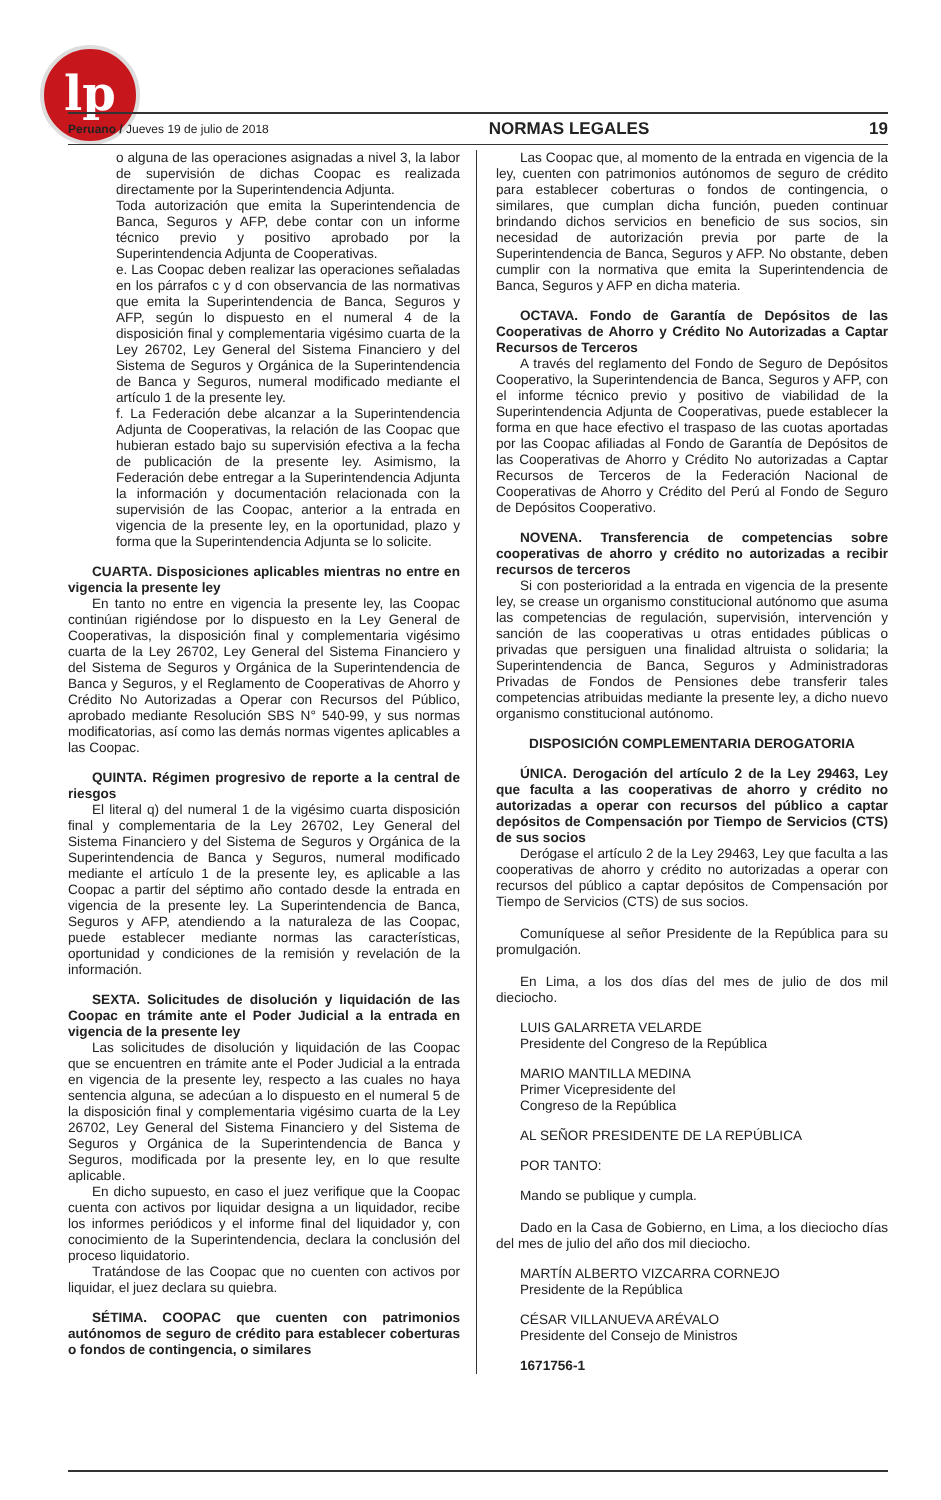lp
Peruano / Jueves 19 de julio de 2018 NORMAS LEGALES 19
o alguna de las operaciones asignadas a nivel 3, la labor de supervisión de dichas Coopac es realizada directamente por la Superintendencia Adjunta.
Toda autorización que emita la Superintendencia de Banca, Seguros y AFP, debe contar con un informe técnico previo y positivo aprobado por la Superintendencia Adjunta de Cooperativas.
e. Las Coopac deben realizar las operaciones señaladas en los párrafos c y d con observancia de las normativas que emita la Superintendencia de Banca, Seguros y AFP, según lo dispuesto en el numeral 4 de la disposición final y complementaria vigésimo cuarta de la Ley 26702, Ley General del Sistema Financiero y del Sistema de Seguros y Orgánica de la Superintendencia de Banca y Seguros, numeral modificado mediante el artículo 1 de la presente ley.
f. La Federación debe alcanzar a la Superintendencia Adjunta de Cooperativas, la relación de las Coopac que hubieran estado bajo su supervisión efectiva a la fecha de publicación de la presente ley. Asimismo, la Federación debe entregar a la Superintendencia Adjunta la información y documentación relacionada con la supervisión de las Coopac, anterior a la entrada en vigencia de la presente ley, en la oportunidad, plazo y forma que la Superintendencia Adjunta se lo solicite.
CUARTA. Disposiciones aplicables mientras no entre en vigencia la presente ley
En tanto no entre en vigencia la presente ley, las Coopac continúan rigiéndose por lo dispuesto en la Ley General de Cooperativas, la disposición final y complementaria vigésimo cuarta de la Ley 26702, Ley General del Sistema Financiero y del Sistema de Seguros y Orgánica de la Superintendencia de Banca y Seguros, y el Reglamento de Cooperativas de Ahorro y Crédito No Autorizadas a Operar con Recursos del Público, aprobado mediante Resolución SBS N° 540-99, y sus normas modificatorias, así como las demás normas vigentes aplicables a las Coopac.
QUINTA. Régimen progresivo de reporte a la central de riesgos
El literal q) del numeral 1 de la vigésimo cuarta disposición final y complementaria de la Ley 26702, Ley General del Sistema Financiero y del Sistema de Seguros y Orgánica de la Superintendencia de Banca y Seguros, numeral modificado mediante el artículo 1 de la presente ley, es aplicable a las Coopac a partir del séptimo año contado desde la entrada en vigencia de la presente ley. La Superintendencia de Banca, Seguros y AFP, atendiendo a la naturaleza de las Coopac, puede establecer mediante normas las características, oportunidad y condiciones de la remisión y revelación de la información.
SEXTA. Solicitudes de disolución y liquidación de las Coopac en trámite ante el Poder Judicial a la entrada en vigencia de la presente ley
Las solicitudes de disolución y liquidación de las Coopac que se encuentren en trámite ante el Poder Judicial a la entrada en vigencia de la presente ley, respecto a las cuales no haya sentencia alguna, se adecúan a lo dispuesto en el numeral 5 de la disposición final y complementaria vigésimo cuarta de la Ley 26702, Ley General del Sistema Financiero y del Sistema de Seguros y Orgánica de la Superintendencia de Banca y Seguros, modificada por la presente ley, en lo que resulte aplicable.
En dicho supuesto, en caso el juez verifique que la Coopac cuenta con activos por liquidar designa a un liquidador, recibe los informes periódicos y el informe final del liquidador y, con conocimiento de la Superintendencia, declara la conclusión del proceso liquidatorio.
Tratándose de las Coopac que no cuenten con activos por liquidar, el juez declara su quiebra.
SÉTIMA. COOPAC que cuenten con patrimonios autónomos de seguro de crédito para establecer coberturas o fondos de contingencia, o similares
Las Coopac que, al momento de la entrada en vigencia de la ley, cuenten con patrimonios autónomos de seguro de crédito para establecer coberturas o fondos de contingencia, o similares, que cumplan dicha función, pueden continuar brindando dichos servicios en beneficio de sus socios, sin necesidad de autorización previa por parte de la Superintendencia de Banca, Seguros y AFP. No obstante, deben cumplir con la normativa que emita la Superintendencia de Banca, Seguros y AFP en dicha materia.
OCTAVA. Fondo de Garantía de Depósitos de las Cooperativas de Ahorro y Crédito No Autorizadas a Captar Recursos de Terceros
A través del reglamento del Fondo de Seguro de Depósitos Cooperativo, la Superintendencia de Banca, Seguros y AFP, con el informe técnico previo y positivo de viabilidad de la Superintendencia Adjunta de Cooperativas, puede establecer la forma en que hace efectivo el traspaso de las cuotas aportadas por las Coopac afiliadas al Fondo de Garantía de Depósitos de las Cooperativas de Ahorro y Crédito No autorizadas a Captar Recursos de Terceros de la Federación Nacional de Cooperativas de Ahorro y Crédito del Perú al Fondo de Seguro de Depósitos Cooperativo.
NOVENA. Transferencia de competencias sobre cooperativas de ahorro y crédito no autorizadas a recibir recursos de terceros
Si con posterioridad a la entrada en vigencia de la presente ley, se crease un organismo constitucional autónomo que asuma las competencias de regulación, supervisión, intervención y sanción de las cooperativas u otras entidades públicas o privadas que persiguen una finalidad altruista o solidaria; la Superintendencia de Banca, Seguros y Administradoras Privadas de Fondos de Pensiones debe transferir tales competencias atribuidas mediante la presente ley, a dicho nuevo organismo constitucional autónomo.
DISPOSICIÓN COMPLEMENTARIA DEROGATORIA
ÚNICA. Derogación del artículo 2 de la Ley 29463, Ley que faculta a las cooperativas de ahorro y crédito no autorizadas a operar con recursos del público a captar depósitos de Compensación por Tiempo de Servicios (CTS) de sus socios
Derógase el artículo 2 de la Ley 29463, Ley que faculta a las cooperativas de ahorro y crédito no autorizadas a operar con recursos del público a captar depósitos de Compensación por Tiempo de Servicios (CTS) de sus socios.
Comuníquese al señor Presidente de la República para su promulgación.
En Lima, a los dos días del mes de julio de dos mil dieciocho.
LUIS GALARRETA VELARDE
Presidente del Congreso de la República
MARIO MANTILLA MEDINA
Primer Vicepresidente del
Congreso de la República
AL SEÑOR PRESIDENTE DE LA REPÚBLICA
POR TANTO:
Mando se publique y cumpla.
Dado en la Casa de Gobierno, en Lima, a los dieciocho días del mes de julio del año dos mil dieciocho.
MARTÍN ALBERTO VIZCARRA CORNEJO
Presidente de la República
CÉSAR VILLANUEVA ARÉVALO
Presidente del Consejo de Ministros
1671756-1